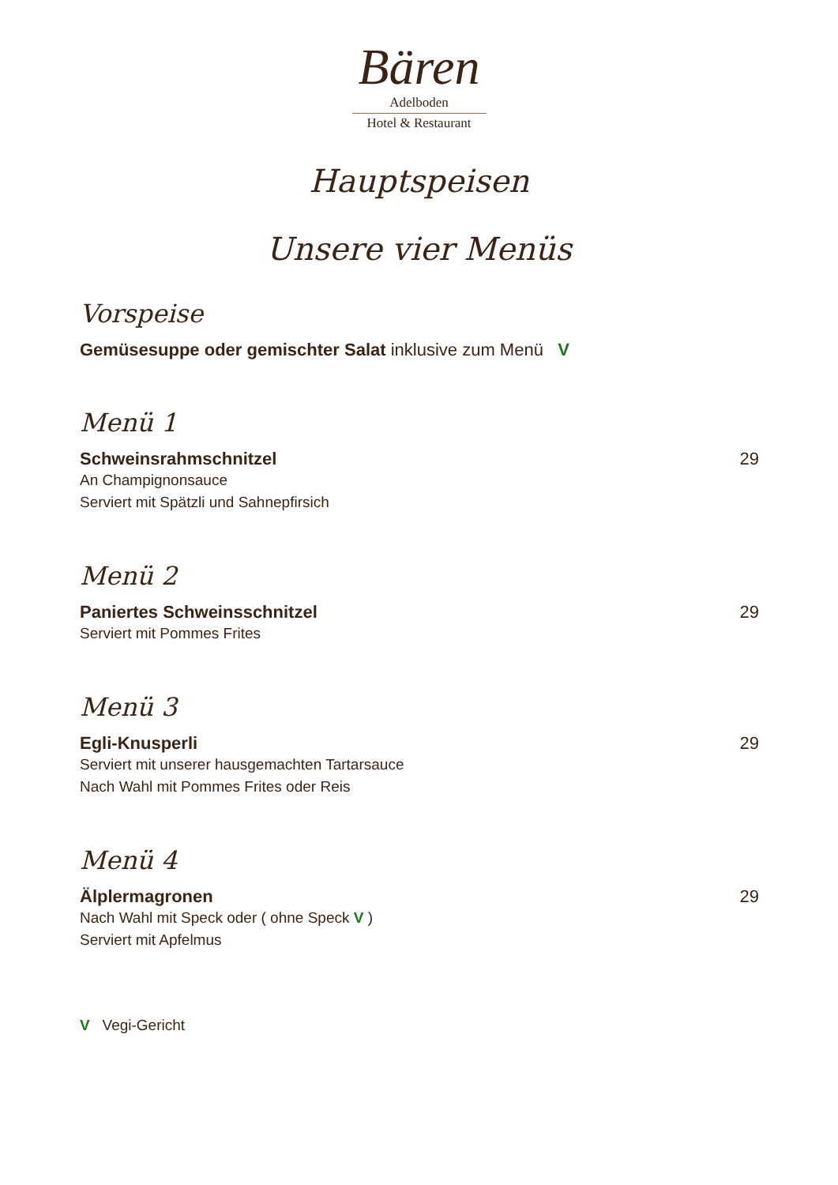Bären
Adelboden
Hotel & Restaurant
Hauptspeisen
Unsere vier Menüs
Vorspeise
Gemüsesuppe oder gemischter Salat inklusive zum Menü V
Menü 1
Schweinsrahmschnitzel 29
An Champignonsauce
Serviert mit Spätzli und Sahnepfirsich
Menü 2
Paniertes Schweinsschnitzel 29
Serviert mit Pommes Frites
Menü 3
Egli-Knusperli 29
Serviert mit unserer hausgemachten Tartarsauce
Nach Wahl mit Pommes Frites oder Reis
Menü 4
Älplermagronen 29
Nach Wahl mit Speck oder ( ohne Speck V )
Serviert mit Apfelmus
V Vegi-Gericht